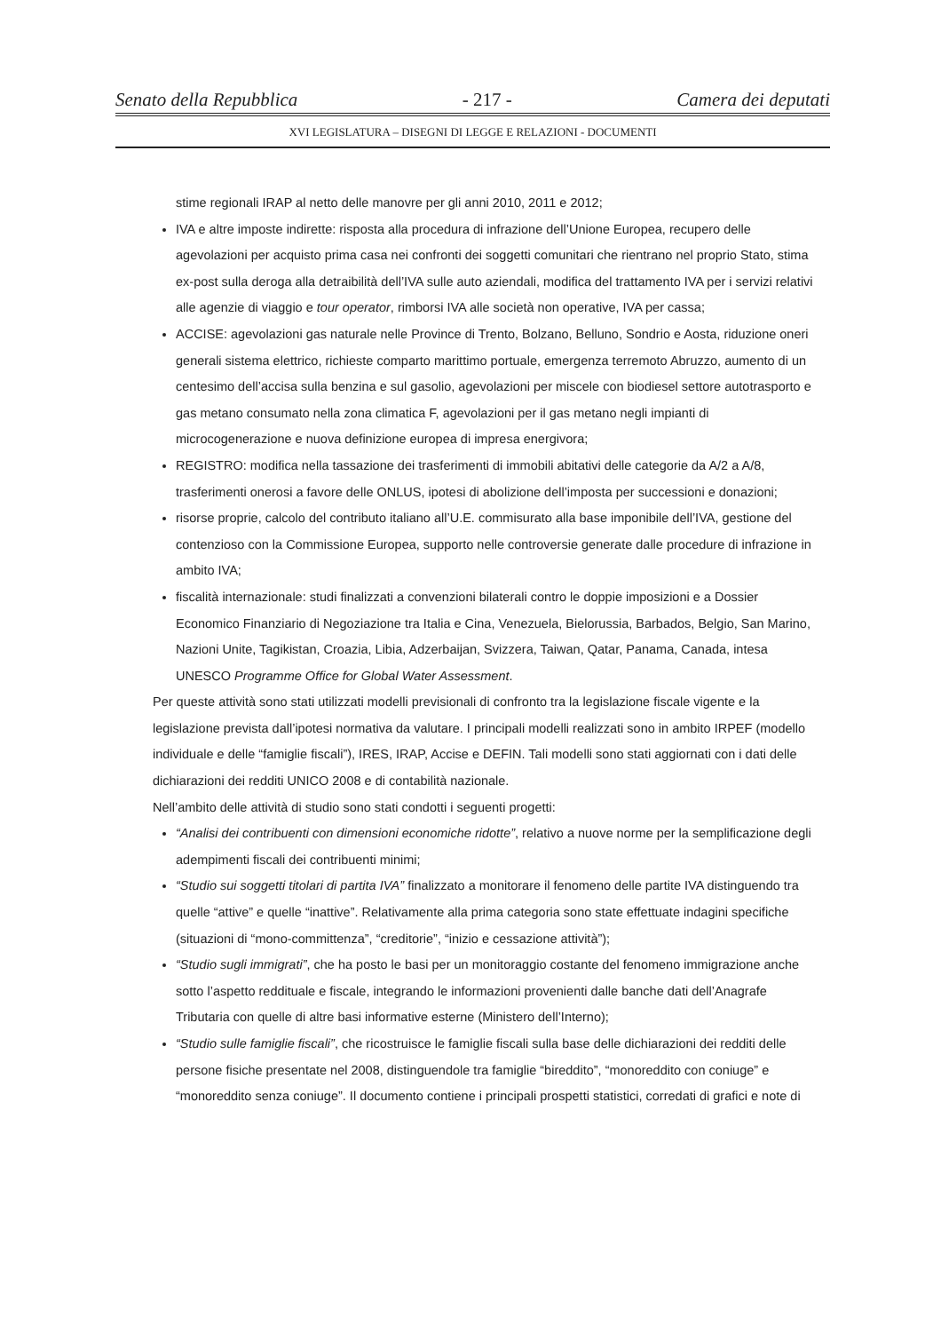Senato della Repubblica - 217 - Camera dei deputati
XVI LEGISLATURA – DISEGNI DI LEGGE E RELAZIONI - DOCUMENTI
stime regionali IRAP al netto delle manovre per gli anni 2010, 2011 e 2012;
IVA e altre imposte indirette: risposta alla procedura di infrazione dell’Unione Europea, recupero delle agevolazioni per acquisto prima casa nei confronti dei soggetti comunitari che rientrano nel proprio Stato, stima ex-post sulla deroga alla detraibilità dell’IVA sulle auto aziendali, modifica del trattamento IVA per i servizi relativi alle agenzie di viaggio e tour operator, rimborsi IVA alle società non operative, IVA per cassa;
ACCISE: agevolazioni gas naturale nelle Province di Trento, Bolzano, Belluno, Sondrio e Aosta, riduzione oneri generali sistema elettrico, richieste comparto marittimo portuale, emergenza terremoto Abruzzo, aumento di un centesimo dell’accisa sulla benzina e sul gasolio, agevolazioni per miscele con biodiesel settore autotrasporto e gas metano consumato nella zona climatica F, agevolazioni per il gas metano negli impianti di microcogenerazione e nuova definizione europea di impresa energivora;
REGISTRO: modifica nella tassazione dei trasferimenti di immobili abitativi delle categorie da A/2 a A/8, trasferimenti onerosi a favore delle ONLUS, ipotesi di abolizione dell’imposta per successioni e donazioni;
risorse proprie, calcolo del contributo italiano all’U.E. commisurato alla base imponibile dell’IVA, gestione del contenzioso con la Commissione Europea, supporto nelle controversie generate dalle procedure di infrazione in ambito IVA;
fiscalità internazionale: studi finalizzati a convenzioni bilaterali contro le doppie imposizioni e a Dossier Economico Finanziario di Negoziazione tra Italia e Cina, Venezuela, Bielorussia, Barbados, Belgio, San Marino, Nazioni Unite, Tagikistan, Croazia, Libia, Adzerbaijan, Svizzera, Taiwan, Qatar, Panama, Canada, intesa UNESCO Programme Office for Global Water Assessment.
Per queste attività sono stati utilizzati modelli previsionali di confronto tra la legislazione fiscale vigente e la legislazione prevista dall’ipotesi normativa da valutare. I principali modelli realizzati sono in ambito IRPEF (modello individuale e delle “famiglie fiscali”), IRES, IRAP, Accise e DEFIN. Tali modelli sono stati aggiornati con i dati delle dichiarazioni dei redditi UNICO 2008 e di contabilità nazionale.
Nell’ambito delle attività di studio sono stati condotti i seguenti progetti:
“Analisi dei contribuenti con dimensioni economiche ridotte”, relativo a nuove norme per la semplificazione degli adempimenti fiscali dei contribuenti minimi;
“Studio sui soggetti titolari di partita IVA” finalizzato a monitorare il fenomeno delle partite IVA distinguendo tra quelle “attive” e quelle “inattive”. Relativamente alla prima categoria sono state effettuate indagini specifiche (situazioni di “mono-committenza”, “creditorie”, “inizio e cessazione attività”);
“Studio sugli immigrati”, che ha posto le basi per un monitoraggio costante del fenomeno immigrazione anche sotto l’aspetto reddituale e fiscale, integrando le informazioni provenienti dalle banche dati dell’Anagrafe Tributaria con quelle di altre basi informative esterne (Ministero dell’Interno);
“Studio sulle famiglie fiscali”, che ricostruisce le famiglie fiscali sulla base delle dichiarazioni dei redditi delle persone fisiche presentate nel 2008, distinguendole tra famiglie “bireddito”, “monoreddito con coniuge” e “monoreddito senza coniuge”. Il documento contiene i principali prospetti statistici, corredati di grafici e note di